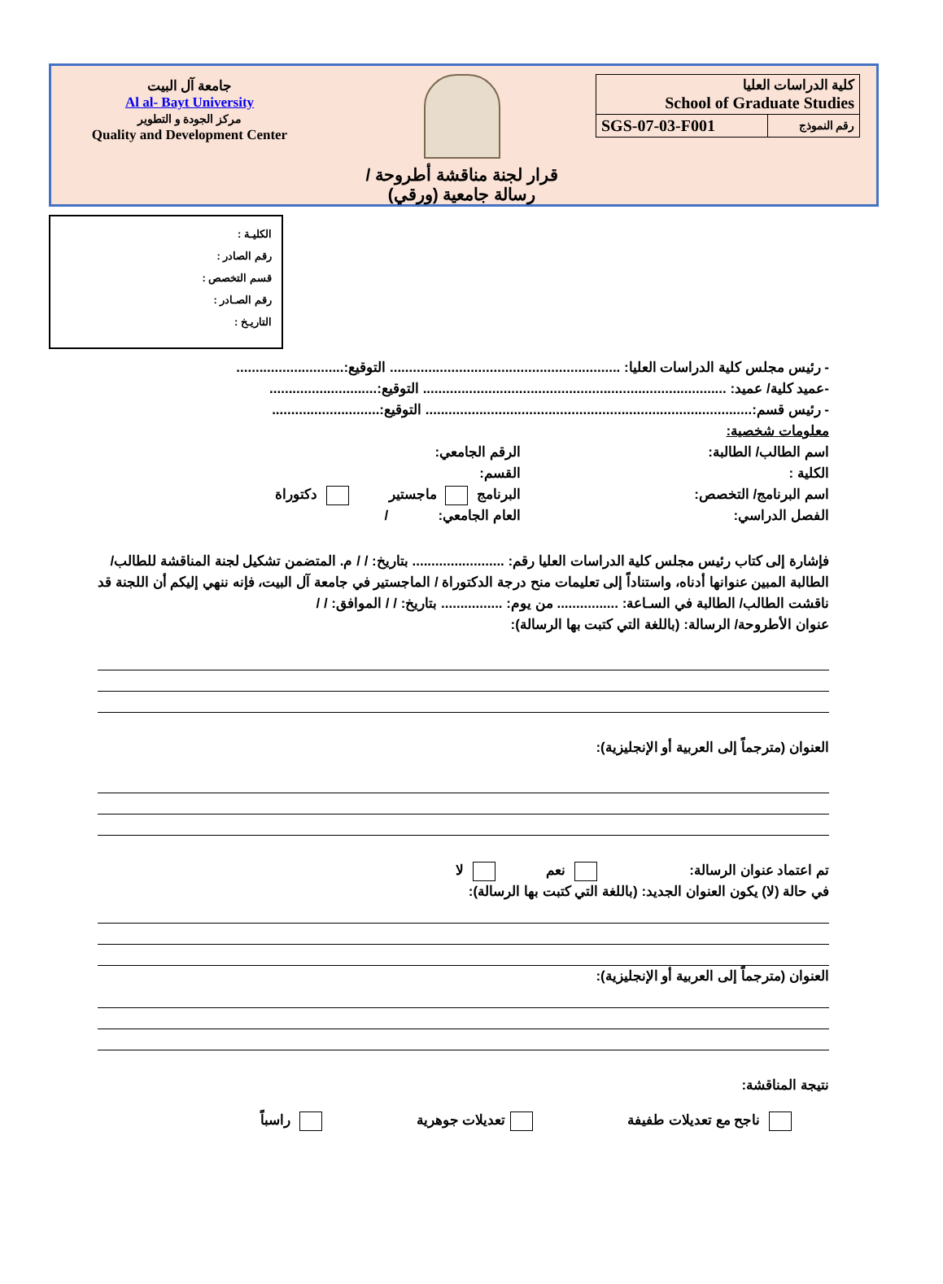جامعة آل البيت
Al al- Bayt University
مركز الجودة و التطوير
Quality and Development Center
قرار لجنة مناقشة أطروحة /
رسالة جامعية (ورقي)
| كلية الدراسات العليا School of Graduate Studies | |
| SGS-07-03-F001 | رقم النموذج |
الكليـة :
رقم الصادر :
قسم التخصص :
رقم الصـادر :
التاريـخ :
- رئيس مجلس كلية الدراسات العليا: ............................................................ التوقيع:............................
-عميد كلية/ عميد: ............................................................................... التوقيع:............................
- رئيس قسم:..................................................................................... التوقيع:............................
معلومات شخصية:
اسم الطالب/ الطالبة: الرقم الجامعي:
الكلية : القسم:
اسم البرنامج/ التخصص: البرنامج ماجستير دكتوراة
الفصل الدراسي: العام الجامعي: /
فإشارة إلى كتاب رئيس مجلس كلية الدراسات العليا رقم: ........................ بتاريخ: / / م. المتضمن تشكيل لجنة المناقشة للطالب/الطالبة المبين عنوانها أدناه، واستناداً إلى تعليمات منح درجة الدكتوراة / الماجستير في جامعة آل البيت، فإنه ننهي إليكم أن اللجنة قد ناقشت الطالب/ الطالبة في السـاعة: ................ من يوم: ................ بتاريخ: / / الموافق: / /
عنوان الأطروحة/ الرسالة: (باللغة التي كتبت بها الرسالة):
العنوان (مترجماً إلى العربية أو الإنجليزية):
تم اعتماد عنوان الرسالة: نعم لا
في حالة (لا) يكون العنوان الجديد: (باللغة التي كتبت بها الرسالة):
العنوان (مترجماً إلى العربية أو الإنجليزية):
نتيجة المناقشة:
ناجح مع تعديلات طفيفة تعديلات جوهرية راسباً